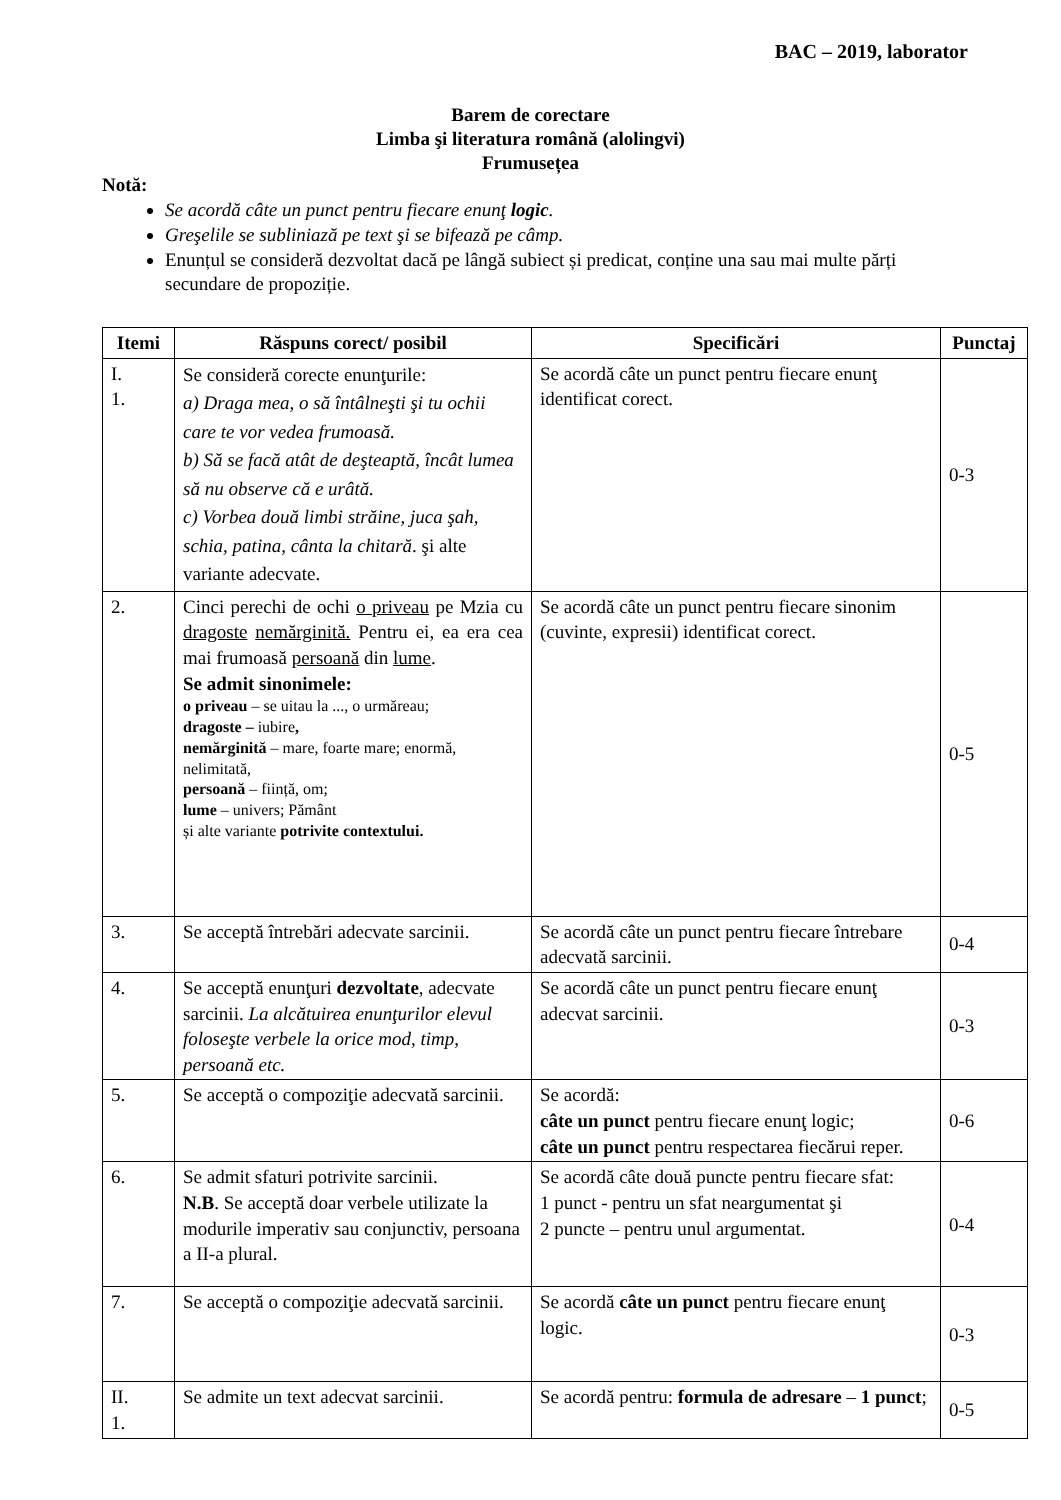BAC – 2019, laborator
Barem de corectare
Limba şi literatura română (alolingvi)
Frumusețea
Notă:
Se acordă câte un punct pentru fiecare enunţ logic.
Greşelile se subliniază pe text şi se bifează pe câmp.
Enunțul se consideră dezvoltat dacă pe lângă subiect și predicat, conține una sau mai multe părți secundare de propoziție.
| Itemi | Răspuns corect/ posibil | Specificări | Punctaj |
| --- | --- | --- | --- |
| I. 1. | Se consideră corecte enunţurile: a) Draga mea, o să întâlneşti şi tu ochii care te vor vedea frumoasă. b) Să se facă atât de deşteaptă, încât lumea să nu observe că e urâtă. c) Vorbea două limbi străine, juca şah, schia, patina, cânta la chitară . şi alte variante adecvate. | Se acordă câte un punct pentru fiecare enunţ identificat corect. | 0-3 |
| 2. | Cinci perechi de ochi o priveau pe Mzia cu dragoste nemărginită. Pentru ei , ea era cea mai frumoasă persoană din lume . Se admit sinonimele: o priveau – se uitau la ..., o urmăreau; dragoste – iubire , nemărginită – mare, foarte mare; enormă, nelimitată, persoană – ființă, om; lume – univers; Pământ și alte variante potrivite contextului. | Se acordă câte un punct pentru fiecare sinonim (cuvinte, expresii) identificat corect. | 0-5 |
| 3. | Se acceptă întrebări adecvate sarcinii. | Se acordă câte un punct pentru fiecare întrebare adecvată sarcinii. | 0-4 |
| 4. | Se acceptă enunţuri dezvoltate , adecvate sarcinii. La alcătuirea enunţurilor elevul foloseşte verbele la orice mod, timp, persoană etc. | Se acordă câte un punct pentru fiecare enunţ adecvat sarcinii. | 0-3 |
| 5. | Se acceptă o compoziţie adecvată sarcinii. | Se acordă: câte un punct pentru fiecare enunţ logic; câte un punct pentru respectarea fiecărui reper. | 0-6 |
| 6. | Se admit sfaturi potrivite sarcinii. N.B . Se acceptă doar verbele utilizate la modurile imperativ sau conjunctiv, persoana a II-a plural. | Se acordă câte două puncte pentru fiecare sfat: 1 punct - pentru un sfat neargumentat şi 2 puncte – pentru unul argumentat. | 0-4 |
| 7. | Se acceptă o compoziţie adecvată sarcinii. | Se acordă câte un punct pentru fiecare enunţ logic. | 0-3 |
| II. 1. | Se admite un text adecvat sarcinii. | Se acordă pentru: formula de adresare – 1 punct ; | 0-5 |